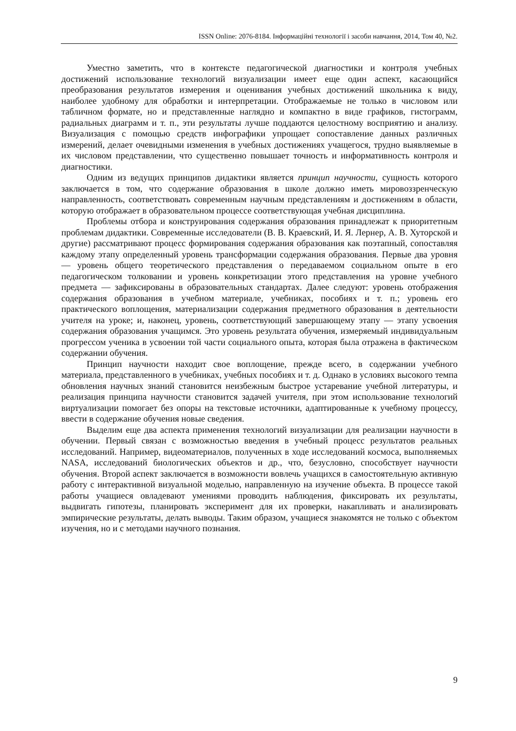ISSN Online: 2076-8184. Інформаційні технології і засоби навчання, 2014, Том 40, №2.
Уместно заметить, что в контексте педагогической диагностики и контроля учебных достижений использование технологий визуализации имеет еще один аспект, касающийся преобразования результатов измерения и оценивания учебных достижений школьника к виду, наиболее удобному для обработки и интерпретации. Отображаемые не только в числовом или табличном формате, но и представленные наглядно и компактно в виде графиков, гистограмм, радиальных диаграмм и т. п., эти результаты лучше поддаются целостному восприятию и анализу. Визуализация с помощью средств инфографики упрощает сопоставление данных различных измерений, делает очевидными изменения в учебных достижениях учащегося, трудно выявляемые в их числовом представлении, что существенно повышает точность и информативность контроля и диагностики.
Одним из ведущих принципов дидактики является принцип научности, сущность которого заключается в том, что содержание образования в школе должно иметь мировоззренческую направленность, соответствовать современным научным представлениям и достижениям в области, которую отображает в образовательном процессе соответствующая учебная дисциплина.
Проблемы отбора и конструирования содержания образования принадлежат к приоритетным проблемам дидактики. Современные исследователи (В. В. Краевский, И. Я. Лернер, А. В. Хуторской и другие) рассматривают процесс формирования содержания образования как поэтапный, сопоставляя каждому этапу определенный уровень трансформации содержания образования. Первые два уровня — уровень общего теоретического представления о передаваемом социальном опыте в его педагогическом толковании и уровень конкретизации этого представления на уровне учебного предмета — зафиксированы в образовательных стандартах. Далее следуют: уровень отображения содержания образования в учебном материале, учебниках, пособиях и т. п.; уровень его практического воплощения, материализации содержания предметного образования в деятельности учителя на уроке; и, наконец, уровень, соответствующий завершающему этапу — этапу усвоения содержания образования учащимся. Это уровень результата обучения, измеряемый индивидуальным прогрессом ученика в усвоении той части социального опыта, которая была отражена в фактическом содержании обучения.
Принцип научности находит свое воплощение, прежде всего, в содержании учебного материала, представленного в учебниках, учебных пособиях и т. д. Однако в условиях высокого темпа обновления научных знаний становится неизбежным быстрое устаревание учебной литературы, и реализация принципа научности становится задачей учителя, при этом использование технологий виртуализации помогает без опоры на текстовые источники, адаптированные к учебному процессу, ввести в содержание обучения новые сведения.
Выделим еще два аспекта применения технологий визуализации для реализации научности в обучении. Первый связан с возможностью введения в учебный процесс результатов реальных исследований. Например, видеоматериалов, полученных в ходе исследований космоса, выполняемых NASA, исследований биологических объектов и др., что, безусловно, способствует научности обучения. Второй аспект заключается в возможности вовлечь учащихся в самостоятельную активную работу с интерактивной визуальной моделью, направленную на изучение объекта. В процессе такой работы учащиеся овладевают умениями проводить наблюдения, фиксировать их результаты, выдвигать гипотезы, планировать эксперимент для их проверки, накапливать и анализировать эмпирические результаты, делать выводы. Таким образом, учащиеся знакомятся не только с объектом изучения, но и с методами научного познания.
9